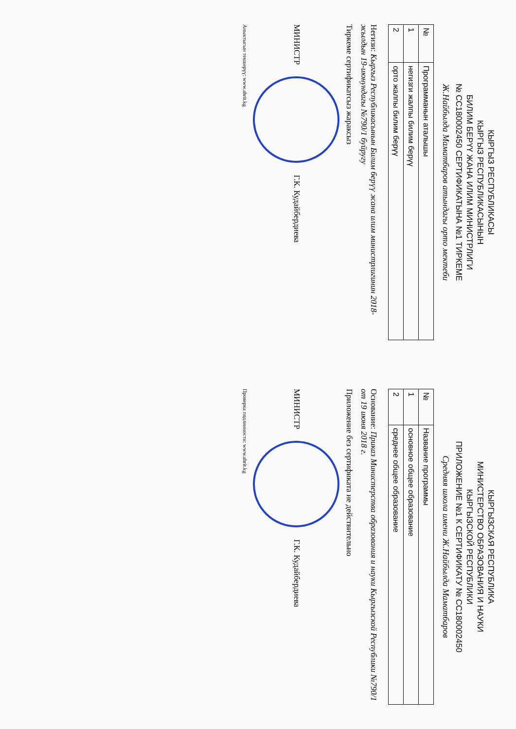КЫРГЫЗ РЕСПУБЛИКАСЫ
КЫРГЫЗ РЕСПУБЛИКАСЫНЫН
БИЛИМ БЕРҮҮ ЖАНА ИЛИМ МИНИСТРЛИГИ
№ СС180002450 СЕРТИФИКАТЫНА №1 ТИРКЕМЕ
Ж.Найбылда Маматбаров атындагы орто мектеби
| № | Программанын аталышы |
| --- | --- |
| 1 | негизги жалпы билим берүү |
| 2 | орто жалпы билим берүү |
Негизи: Кыргыз Республикасынын Билим берүү жана илим министрлигинин 2018-жылдын 19-июнундагы №790/1 буйругу
Тиркеме сертификатсыз жараксыз
МИНИСТР Г.К. Кудайбердиева
Аныктыгын текшерүү: www.ahrit.kg
КЫРГЫЗСКАЯ РЕСПУБЛИКА
МИНИСТЕРСТВО ОБРАЗОВАНИЯ И НАУКИ
КЫРГЫЗСКОЙ РЕСПУБЛИКИ
ПРИЛОЖЕНИЕ №1 К СЕРТИФИКАТУ № СС180002450
Средняя школа имени Ж.Найбылда Маматбаров
| № | Название программы |
| --- | --- |
| 1 | основное общее образование |
| 2 | среднее общее образование |
Основание: Приказ Министерства образования и науки Кыргызской Республики №790/1 от 19 июня 2018 г.
Приложение без сертификата не действительно
МИНИСТР Г.К. Кудайбердиева
Проверка подлинности: www.ahrit.kg